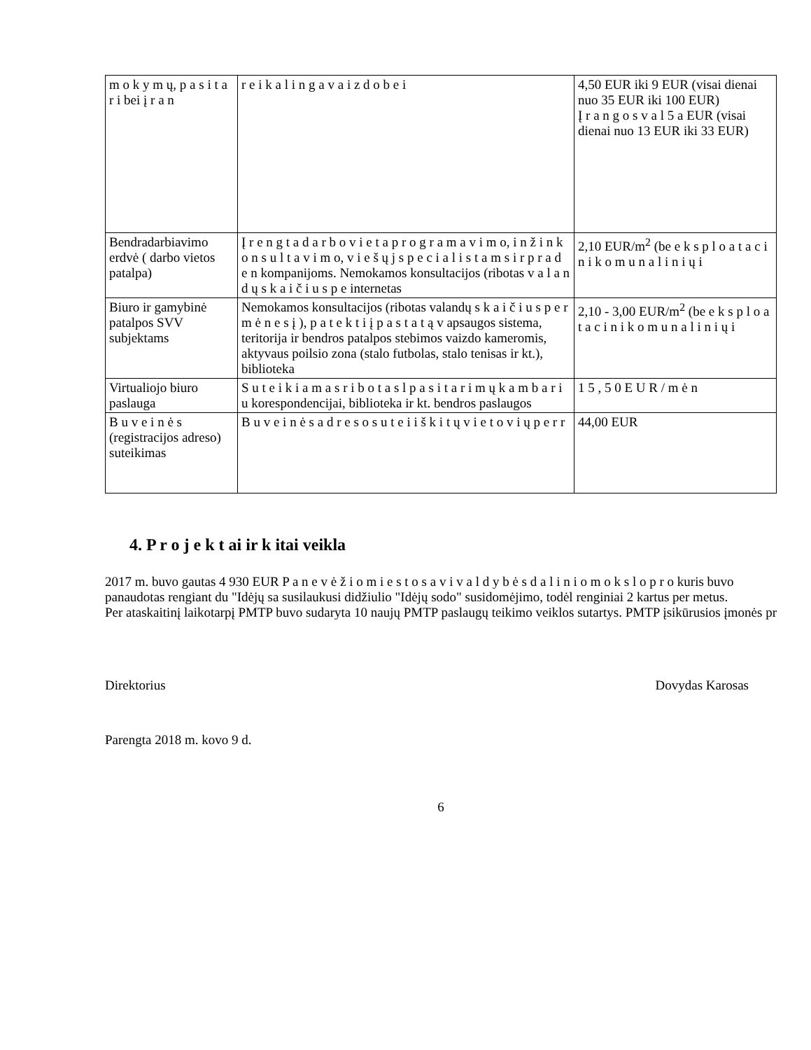| m o k y m ų, p a s i t a r i bei į r a n | r e i k a l i n g a v a i z d o b e i | 4,50 EUR iki 9 EUR (visai dienai nuo 35 EUR iki 100 EUR) Į r a n g o s v a l 5 a EUR (visai dienai nuo 13 EUR iki 33 EUR) |
| Bendradarbiavimo erdvė ( darbo vietos patalpa) | Į r e n g t a d a r b o v i e t a p r o g r a m a v i m o, i n ž i n k o n s u l t a v i m o, v i e š ų j s p e c i a l i s t a m s i r p r a d e n kompanijoms. Nemokamos konsultacijos (ribotas v a l a n d ų s k a i č i u s p e internetas | 2,10 EUR/m<sup>2</sup> (be e k s p l o a t a c i n i k o m u n a l i n i ų i |
| Biuro ir gamybinė patalpos SVV subjektams | Nemokamos konsultacijos (ribotas valandų s k a i č i u s p e r m ė n e s į ), p a t e k t i į p a s t a t ą v apsaugos sistema, teritorija ir bendros patalpos stebimos vaizdo kameromis, aktyvaus poilsio zona (stalo futbolas, stalo tenisas ir kt.), biblioteka | 2,10 - 3,00 EUR/m<sup>2</sup> (be e k s p l o a t a c i n i k o m u n a l i n i ų i |
| Virtualiojo biuro paslauga | S u t e i k i a m a s r i b o t a s l p a s i t a r i m ų k a m b a r i u korespondencijai, biblioteka ir kt. bendros paslaugos | 1 5 , 5 0 E U R / m ė n |
| B u v e i n ė s (registracijos adreso) suteikimas | B u v e i n ė s a d r e s o s u t e i i š k i t ų v i e t o v i ų p e r r | 44,00 EUR |
4. P r o j e k t ai ir k itai veikla
2017 m. buvo gautas 4 930 EUR P a n e v ė ž i o m i e s t o s a v i v a l d y b ė s d a l i n i o m o k s l o p r o kuris buvo panaudotas rengiant du "Idėjų sa susilaukusi didžiulio "Idėjų sodo" susidomėjimo, todėl renginiai 2 kartus per metus.
Per ataskaitinį laikotarpį PMTP buvo sudaryta 10 naujų PMTP paslaugų teikimo veiklos sutartys. PMTP įsikūrusios įmonės pr
Direktorius Dovydas Karosas
Parengta 2018 m. kovo 9 d.
6